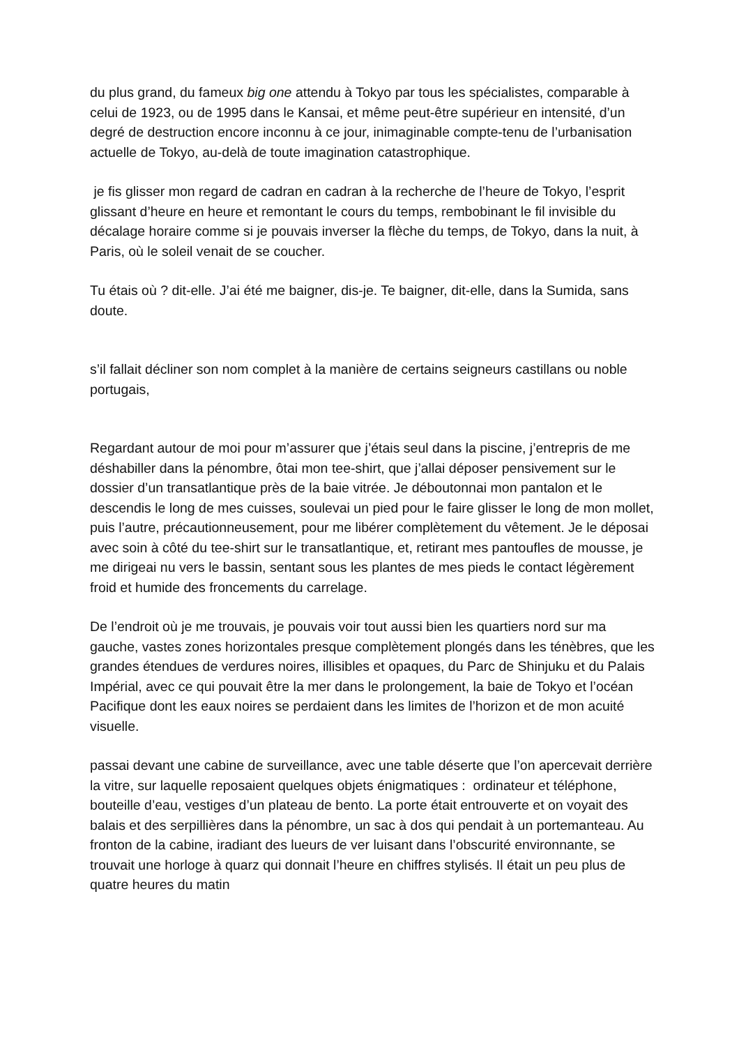du plus grand, du fameux big one attendu à Tokyo par tous les spécialistes, comparable à celui de 1923, ou de 1995 dans le Kansai, et même peut-être supérieur en intensité, d’un degré de destruction encore inconnu à ce jour, inimaginable compte-tenu de l’urbanisation actuelle de Tokyo, au-delà de toute imagination catastrophique.
je fis glisser mon regard de cadran en cadran à la recherche de l’heure de Tokyo, l’esprit glissant d’heure en heure et remontant le cours du temps, rembobinant le fil invisible du décalage horaire comme si je pouvais inverser la flèche du temps, de Tokyo, dans la nuit, à Paris, où le soleil venait de se coucher.
Tu étais où ? dit-elle. J’ai été me baigner, dis-je. Te baigner, dit-elle, dans la Sumida, sans doute.
s’il fallait décliner son nom complet à la manière de certains seigneurs castillans ou noble portugais,
Regardant autour de moi pour m’assurer que j’étais seul dans la piscine, j’entrepris de me déshabiller dans la pénombre, ôtai mon tee-shirt, que j’allai déposer pensivement sur le dossier d’un transatlantique près de la baie vitrée. Je déboutonnai mon pantalon et le descendis le long de mes cuisses, soulevai un pied pour le faire glisser le long de mon mollet, puis l’autre, précautionneusement, pour me libérer complètement du vêtement. Je le déposai avec soin à côté du tee-shirt sur le transatlantique, et, retirant mes pantoufles de mousse, je me dirigeai nu vers le bassin, sentant sous les plantes de mes pieds le contact légèrement froid et humide des froncements du carrelage.
De l’endroit où je me trouvais, je pouvais voir tout aussi bien les quartiers nord sur ma gauche, vastes zones horizontales presque complètement plongés dans les ténèbres, que les grandes étendues de verdures noires, illisibles et opaques, du Parc de Shinjuku et du Palais Impérial, avec ce qui pouvait être la mer dans le prolongement, la baie de Tokyo et l’océan Pacifique dont les eaux noires se perdaient dans les limites de l’horizon et de mon acuité visuelle.
passai devant une cabine de surveillance, avec une table déserte que l’on apercevait derrière la vitre, sur laquelle reposaient quelques objets énigmatiques : ordinateur et téléphone, bouteille d’eau, vestiges d’un plateau de bento. La porte était entrouverte et on voyait des balais et des serpillières dans la pénombre, un sac à dos qui pendait à un portemanteau. Au fronton de la cabine, iradiant des lueurs de ver luisant dans l’obscurité environnante, se trouvait une horloge à quarz qui donnait l’heure en chiffres stylisés. Il était un peu plus de quatre heures du matin